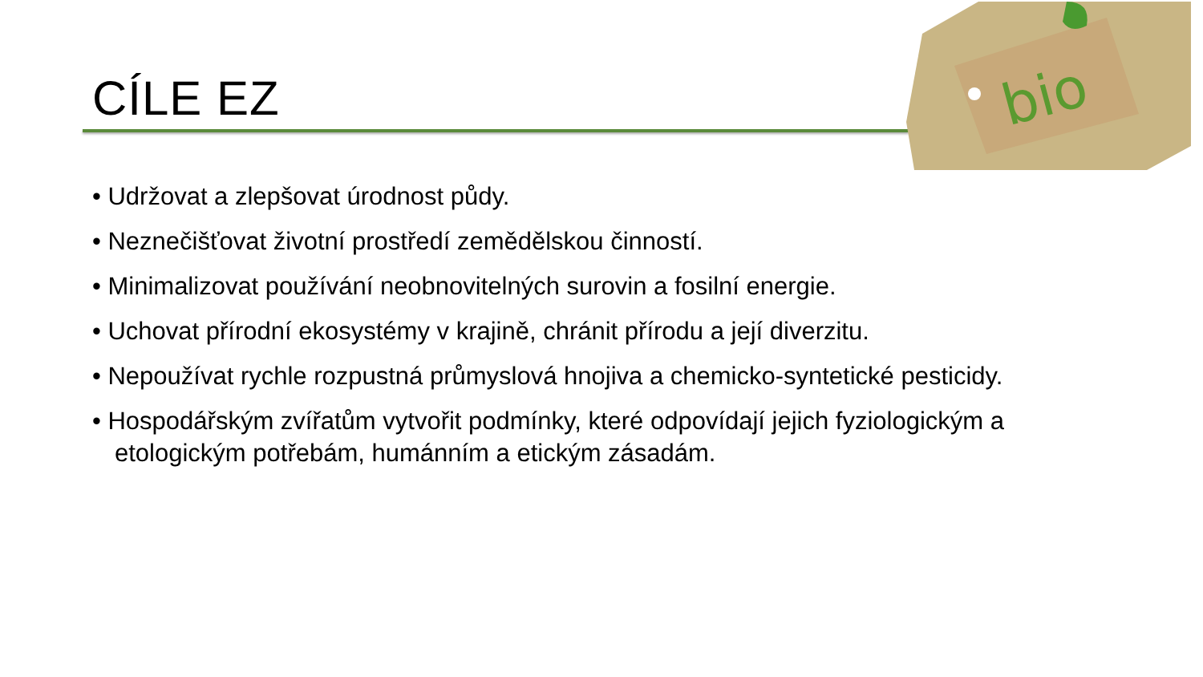CÍLE EZ
bio
• Udržovat a zlepšovat úrodnost půdy.
• Neznečišťovat životní prostředí zemědělskou činností.
• Minimalizovat používání neobnovitelných surovin a fosilní energie.
• Uchovat přírodní ekosystémy v krajině, chránit přírodu a její diverzitu.
• Nepoužívat rychle rozpustná průmyslová hnojiva a chemicko-syntetické pesticidy.
• Hospodářským zvířatům vytvořit podmínky, které odpovídají jejich fyziologickým a etologickým potřebám, humánním a etickým zásadám.